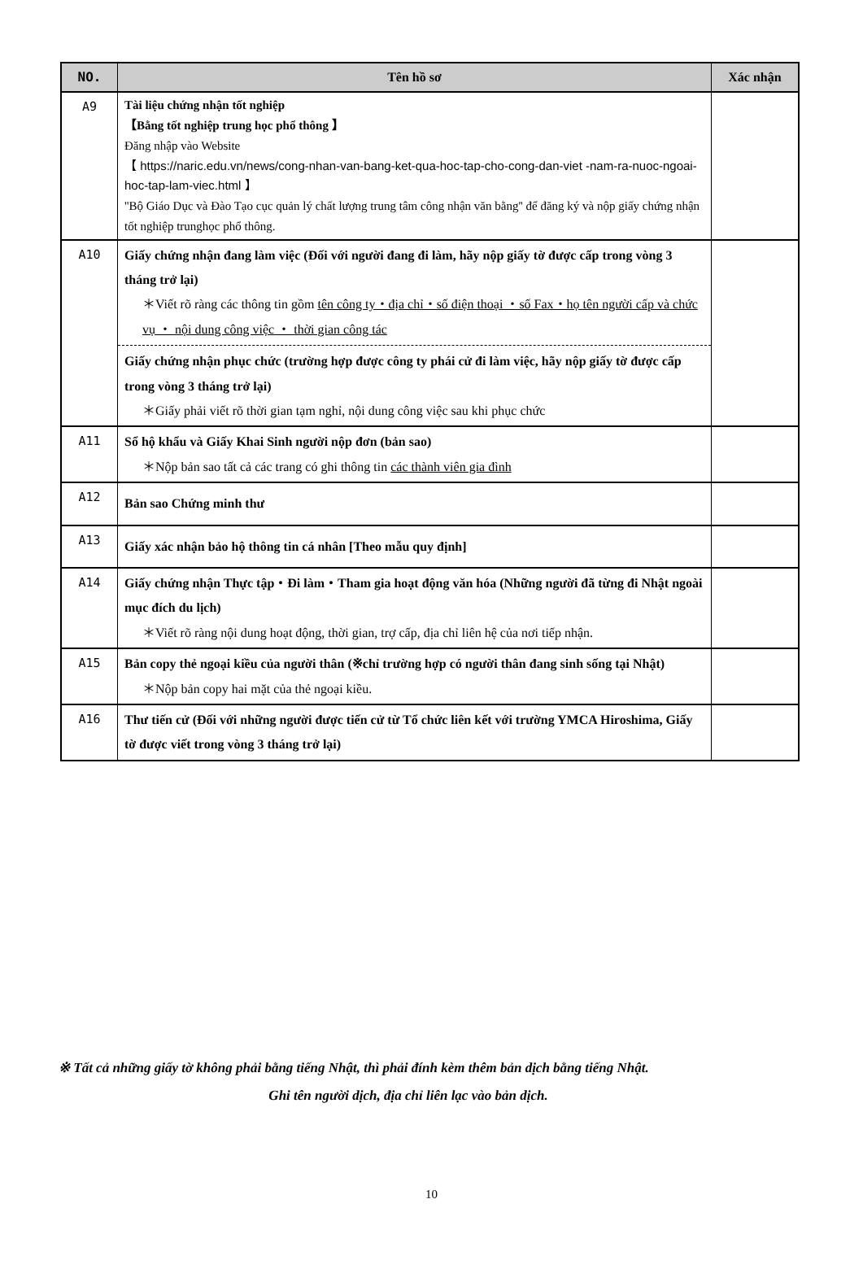| NO. | Tên hồ sơ | Xác nhận |
| --- | --- | --- |
| A9 | Tài liệu chứng nhận tốt nghiệp 【Bằng tốt nghiệp trung học phổ thông 】 Đăng nhập vào Website 【 https://naric.edu.vn/news/cong-nhan-van-bang-ket-qua-hoc-tap-cho-cong-dan-viet -nam-ra-nuoc-ngoai-hoc-tap-lam-viec.html 】 ''Bộ Giáo Dục và Đào Tạo cục quản lý chất lượng trung tâm công nhận văn bằng'' để đăng ký và nộp giấy chứng nhận tốt nghiệp trunghọc phổ thông. | |
| A10 | Giấy chứng nhận đang làm việc (Đối với người đang đi làm, hãy nộp giấy tờ được cấp trong vòng 3 tháng trở lại) ＊Viết rõ ràng các thông tin gồm tên công ty・địa chỉ・số điện thoại ・số Fax・họ tên người cấp và chức vụ ・ nội dung công việc ・ thời gian công tác Giấy chứng nhận phục chức (trường hợp được công ty phái cử đi làm việc, hãy nộp giấy tờ được cấp trong vòng 3 tháng trở lại) ＊Giấy phải viết rõ thời gian tạm nghỉ, nội dung công việc sau khi phục chức | |
| A11 | Sổ hộ khẩu và Giấy Khai Sinh người nộp đơn (bản sao) ＊Nộp bản sao tất cả các trang có ghi thông tin các thành viên gia đình | |
| A12 | Bản sao Chứng minh thư | |
| A13 | Giấy xác nhận bảo hộ thông tin cá nhân [Theo mẫu quy định] | |
| A14 | Giấy chứng nhận Thực tập・Đi làm・Tham gia hoạt động văn hóa (Những người đã từng đi Nhật ngoài mục đích du lịch) ＊Viết rõ ràng nội dung hoạt động, thời gian, trợ cấp, địa chỉ liên hệ của nơi tiếp nhận. | |
| A15 | Bản copy thẻ ngoại kiều của người thân (※chỉ trường hợp có người thân đang sinh sống tại Nhật) ＊Nộp bản copy hai mặt của thẻ ngoại kiều. | |
| A16 | Thư tiến cử (Đối với những người được tiến cử từ Tổ chức liên kết với trường YMCA Hiroshima, Giấy tờ được viết trong vòng 3 tháng trở lại) | |
※ Tất cả những giấy tờ không phải bằng tiếng Nhật, thì phải đính kèm thêm bản dịch bằng tiếng Nhật.
Ghi tên người dịch, địa chỉ liên lạc vào bản dịch.
10